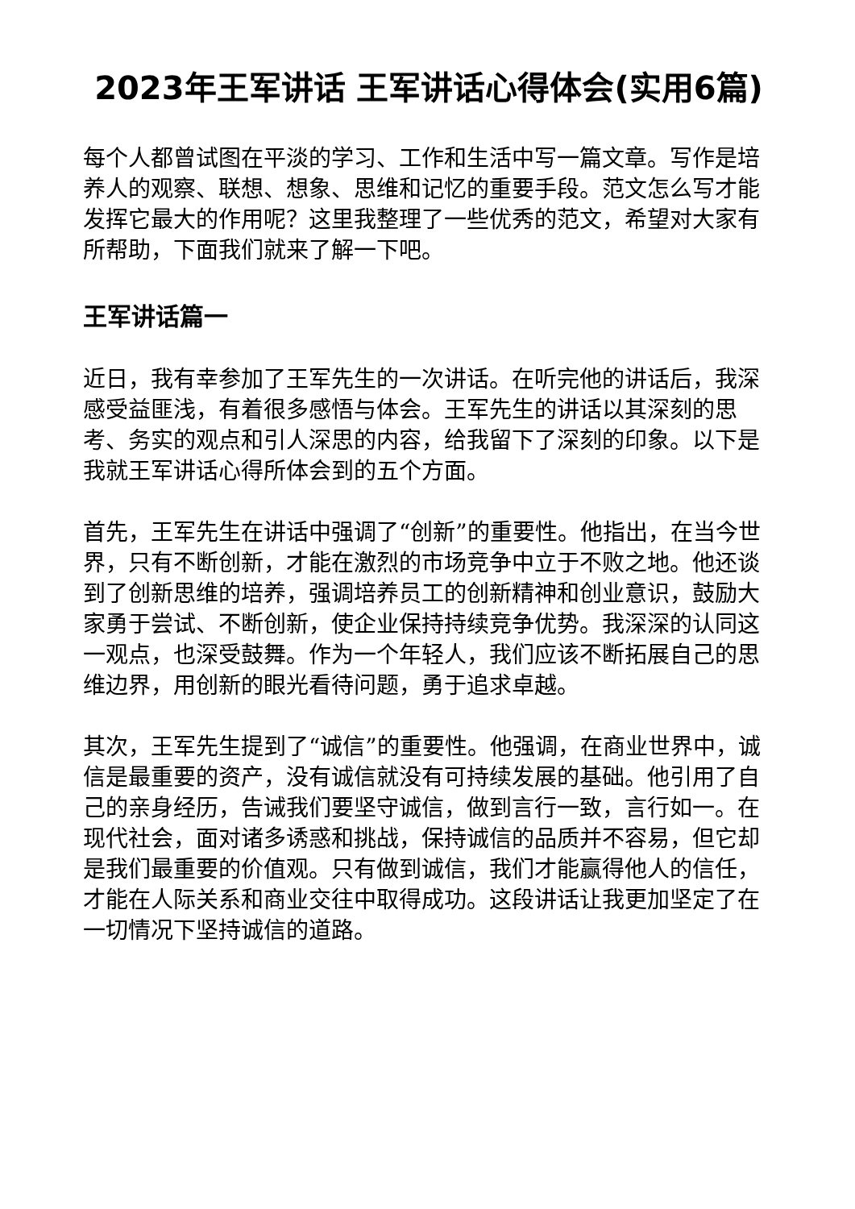2023年王军讲话 王军讲话心得体会(实用6篇)
每个人都曾试图在平淡的学习、工作和生活中写一篇文章。写作是培养人的观察、联想、想象、思维和记忆的重要手段。范文怎么写才能发挥它最大的作用呢？这里我整理了一些优秀的范文，希望对大家有所帮助，下面我们就来了解一下吧。
王军讲话篇一
近日，我有幸参加了王军先生的一次讲话。在听完他的讲话后，我深感受益匪浅，有着很多感悟与体会。王军先生的讲话以其深刻的思考、务实的观点和引人深思的内容，给我留下了深刻的印象。以下是我就王军讲话心得所体会到的五个方面。
首先，王军先生在讲话中强调了“创新”的重要性。他指出，在当今世界，只有不断创新，才能在激烈的市场竞争中立于不败之地。他还谈到了创新思维的培养，强调培养员工的创新精神和创业意识，鼓励大家勇于尝试、不断创新，使企业保持持续竞争优势。我深深的认同这一观点，也深受鼓舞。作为一个年轻人，我们应该不断拓展自己的思维边界，用创新的眼光看待问题，勇于追求卓越。
其次，王军先生提到了“诚信”的重要性。他强调，在商业世界中，诚信是最重要的资产，没有诚信就没有可持续发展的基础。他引用了自己的亲身经历，告诫我们要坚守诚信，做到言行一致，言行如一。在现代社会，面对诸多诱惑和挑战，保持诚信的品质并不容易，但它却是我们最重要的价值观。只有做到诚信，我们才能赢得他人的信任，才能在人际关系和商业交往中取得成功。这段讲话让我更加坚定了在一切情况下坚持诚信的道路。